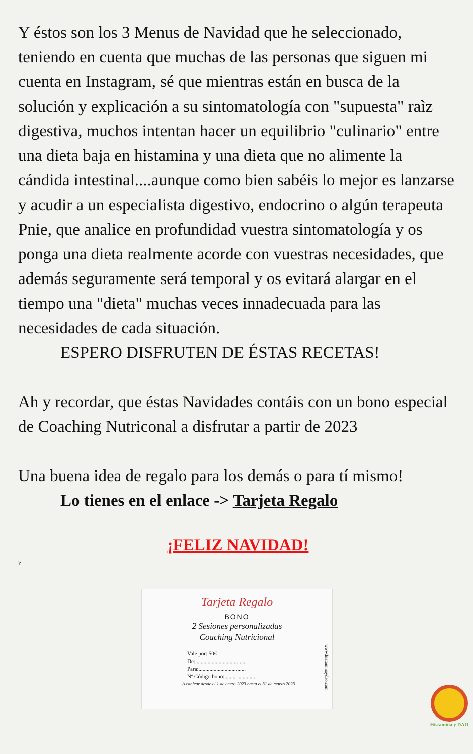Y éstos son los 3 Menus de Navidad que he seleccionado, teniendo en cuenta que muchas de las personas que siguen mi cuenta en Instagram, sé que mientras están en busca de la solución y explicación a su sintomatología con "supuesta" raìz digestiva, muchos intentan hacer un equilibrio "culinario" entre una dieta baja en histamina y una dieta que no alimente la cándida intestinal....aunque como bien sabéis lo mejor es lanzarse y acudir a un especialista digestivo, endocrino o algún terapeuta Pnie, que analice en profundidad vuestra sintomatología y os ponga una dieta realmente acorde con vuestras necesidades, que además seguramente será temporal y os evitará alargar en el tiempo una "dieta" muchas veces innadecuada para las necesidades de cada situación.
ESPERO DISFRUTEN DE ÉSTAS RECETAS!
Ah y recordar, que éstas Navidades contáis con un bono especial de Coaching Nutriconal a disfrutar a partir de 2023
Una buena idea de regalo para los demás o para tí mismo!
Lo tienes en el enlace -> Tarjeta Regalo
¡FELIZ NAVIDAD!
Y
Tarjeta Regalo
BONO
2 Sesiones personalizadas
Coaching Nutricional
Vale por: 50€
De:....................................
Para:..................................
Nº Código bono:......................
A canjear desde el 1 de enero 2023 hasta el 31 de marzo 2023
www.histaminaydao.com
Histamina y DAO